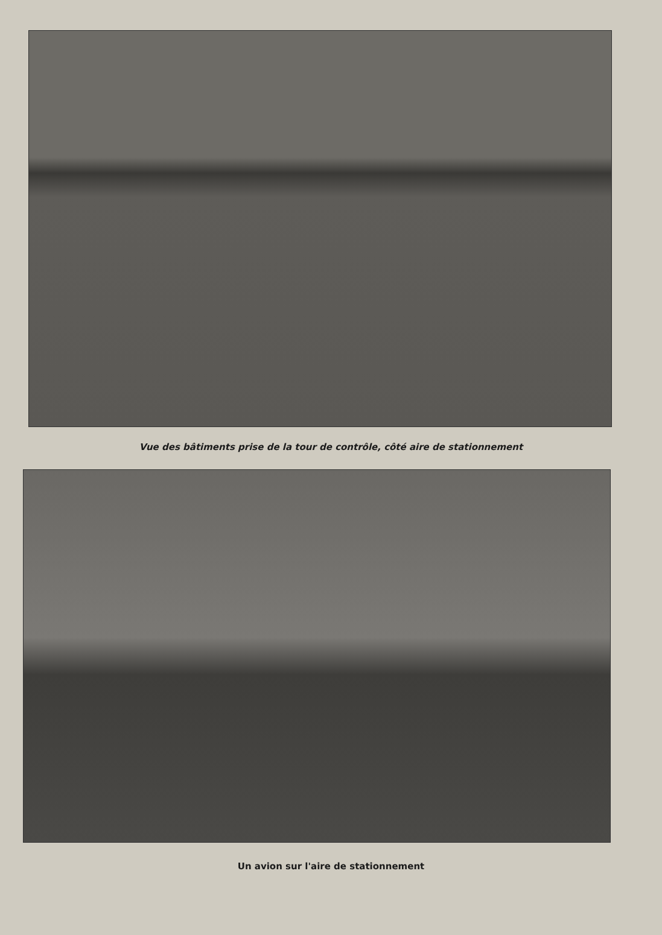Vue des bâtiments prise de la tour de contrôle, côté aire de stationnement
Un avion sur l'aire de stationnement